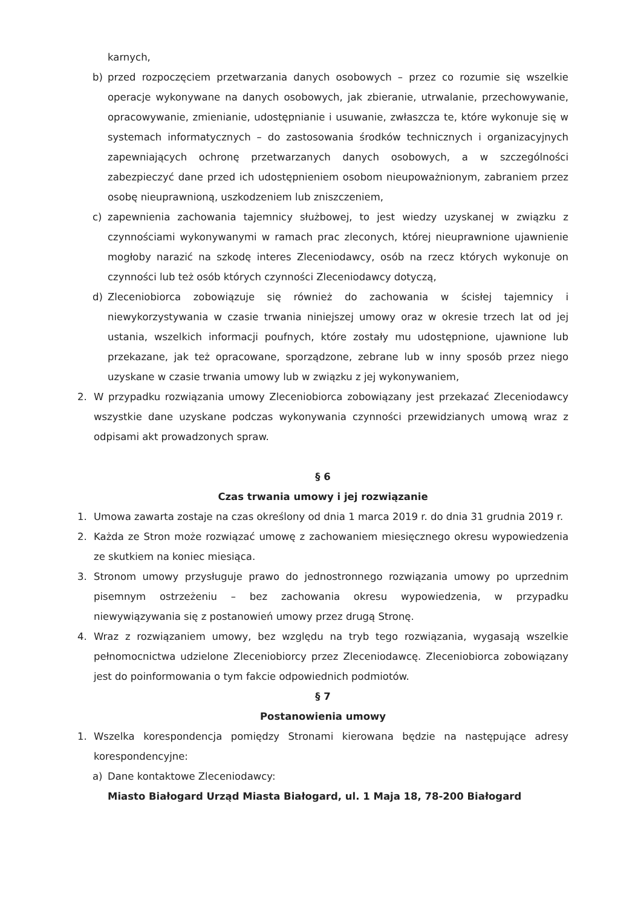karnych,
b) przed rozpoczęciem przetwarzania danych osobowych – przez co rozumie się wszelkie operacje wykonywane na danych osobowych, jak zbieranie, utrwalanie, przechowywanie, opracowywanie, zmienianie, udostępnianie i usuwanie, zwłaszcza te, które wykonuje się w systemach informatycznych – do zastosowania środków technicznych i organizacyjnych zapewniających ochronę przetwarzanych danych osobowych, a w szczególności zabezpieczyć dane przed ich udostępnieniem osobom nieupoważnionym, zabraniem przez osobę nieuprawnioną, uszkodzeniem lub zniszczeniem,
c) zapewnienia zachowania tajemnicy służbowej, to jest wiedzy uzyskanej w związku z czynnościami wykonywanymi w ramach prac zleconych, której nieuprawnione ujawnienie mogłoby narazić na szkodę interes Zleceniodawcy, osób na rzecz których wykonuje on czynności lub też osób których czynności Zleceniodawcy dotyczą,
d) Zleceniobiorca zobowiązuje się również do zachowania w ścisłej tajemnicy i niewykorzystywania w czasie trwania niniejszej umowy oraz w okresie trzech lat od jej ustania, wszelkich informacji poufnych, które zostały mu udostępnione, ujawnione lub przekazane, jak też opracowane, sporządzone, zebrane lub w inny sposób przez niego uzyskane w czasie trwania umowy lub w związku z jej wykonywaniem,
2. W przypadku rozwiązania umowy Zleceniobiorca zobowiązany jest przekazać Zleceniodawcy wszystkie dane uzyskane podczas wykonywania czynności przewidzianych umową wraz z odpisami akt prowadzonych spraw.
§ 6
Czas trwania umowy i jej rozwiązanie
1. Umowa zawarta zostaje na czas określony od dnia 1 marca 2019 r. do dnia 31 grudnia 2019 r.
2. Każda ze Stron może rozwiązać umowę z zachowaniem miesięcznego okresu wypowiedzenia ze skutkiem na koniec miesiąca.
3. Stronom umowy przysługuje prawo do jednostronnego rozwiązania umowy po uprzednim pisemnym ostrzeżeniu – bez zachowania okresu wypowiedzenia, w przypadku niewywiązywania się z postanowień umowy przez drugą Stronę.
4. Wraz z rozwiązaniem umowy, bez względu na tryb tego rozwiązania, wygasają wszelkie pełnomocnictwa udzielone Zleceniobiorcy przez Zleceniodawcę. Zleceniobiorca zobowiązany jest do poinformowania o tym fakcie odpowiednich podmiotów.
§ 7
Postanowienia umowy
1. Wszelka korespondencja pomiędzy Stronami kierowana będzie na następujące adresy korespondencyjne:
a) Dane kontaktowe Zleceniodawcy:
Miasto Białogard Urząd Miasta Białogard, ul. 1 Maja 18, 78-200 Białogard